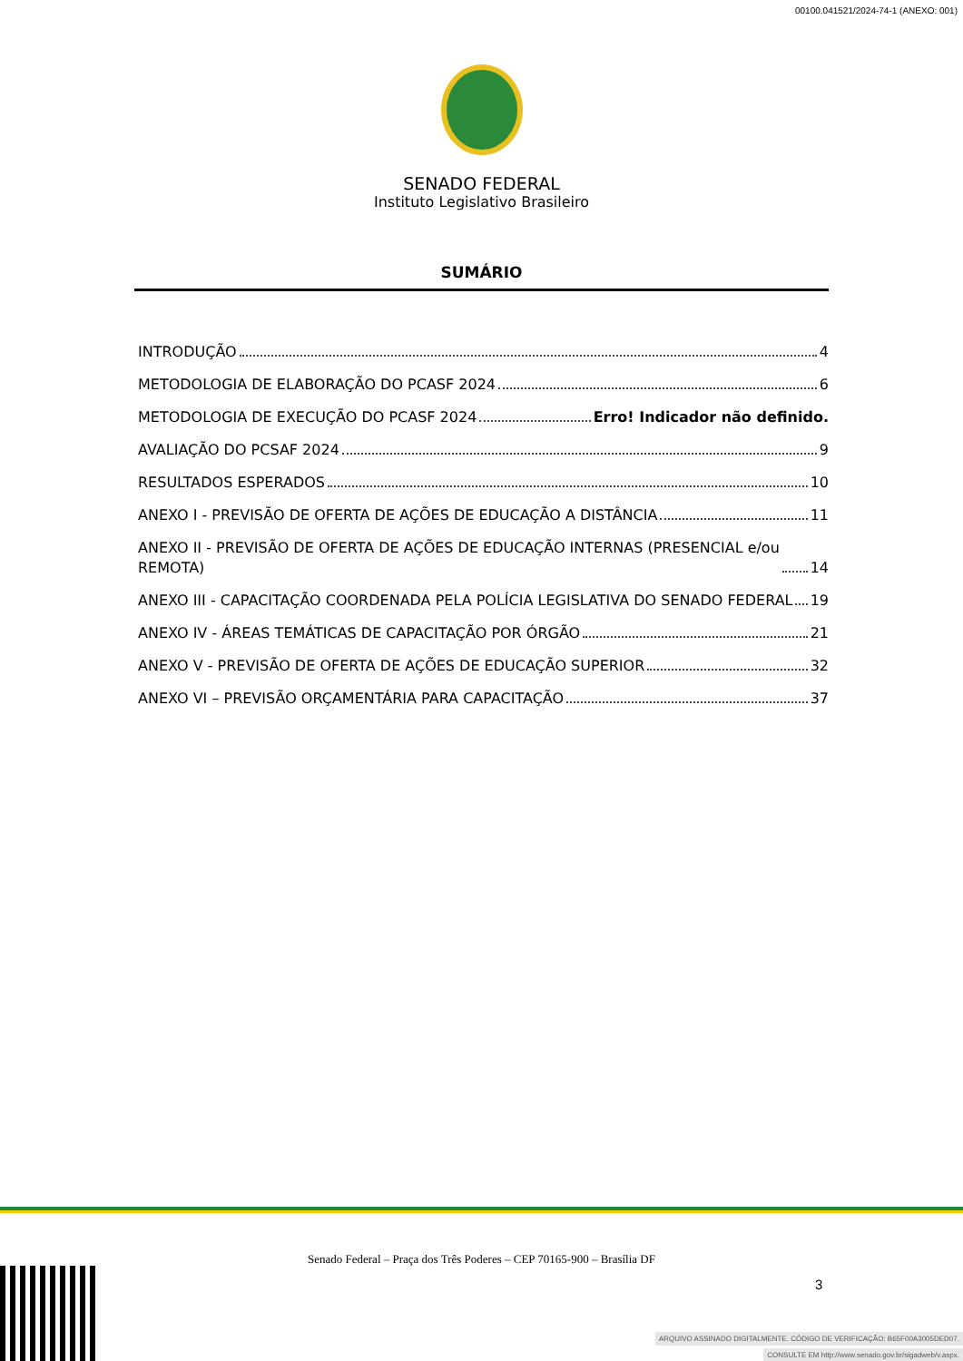00100.041521/2024-74-1 (ANEXO: 001)
SENADO FEDERAL
Instituto Legislativo Brasileiro
SUMÁRIO
INTRODUÇÃO 4
METODOLOGIA DE ELABORAÇÃO DO PCASF 2024 6
METODOLOGIA DE EXECUÇÃO DO PCASF 2024 Erro! Indicador não definido.
AVALIAÇÃO DO PCSAF 2024 9
RESULTADOS ESPERADOS 10
ANEXO I - PREVISÃO DE OFERTA DE AÇÕES DE EDUCAÇÃO A DISTÂNCIA 11
ANEXO II - PREVISÃO DE OFERTA DE AÇÕES DE EDUCAÇÃO INTERNAS (PRESENCIAL e/ou
REMOTA) 14
ANEXO III - CAPACITAÇÃO COORDENADA PELA POLÍCIA LEGISLATIVA DO SENADO FEDERAL 19
ANEXO IV - ÁREAS TEMÁTICAS DE CAPACITAÇÃO POR ÓRGÃO 21
ANEXO V - PREVISÃO DE OFERTA DE AÇÕES DE EDUCAÇÃO SUPERIOR 32
ANEXO VI – PREVISÃO ORÇAMENTÁRIA PARA CAPACITAÇÃO 37
Senado Federal – Praça dos Três Poderes – CEP 70165-900 – Brasília DF
3
ARQUIVO ASSINADO DIGITALMENTE. CÓDIGO DE VERIFICAÇÃO: B65F00A3005DED07.
CONSULTE EM http://www.senado.gov.br/sigadweb/v.aspx.